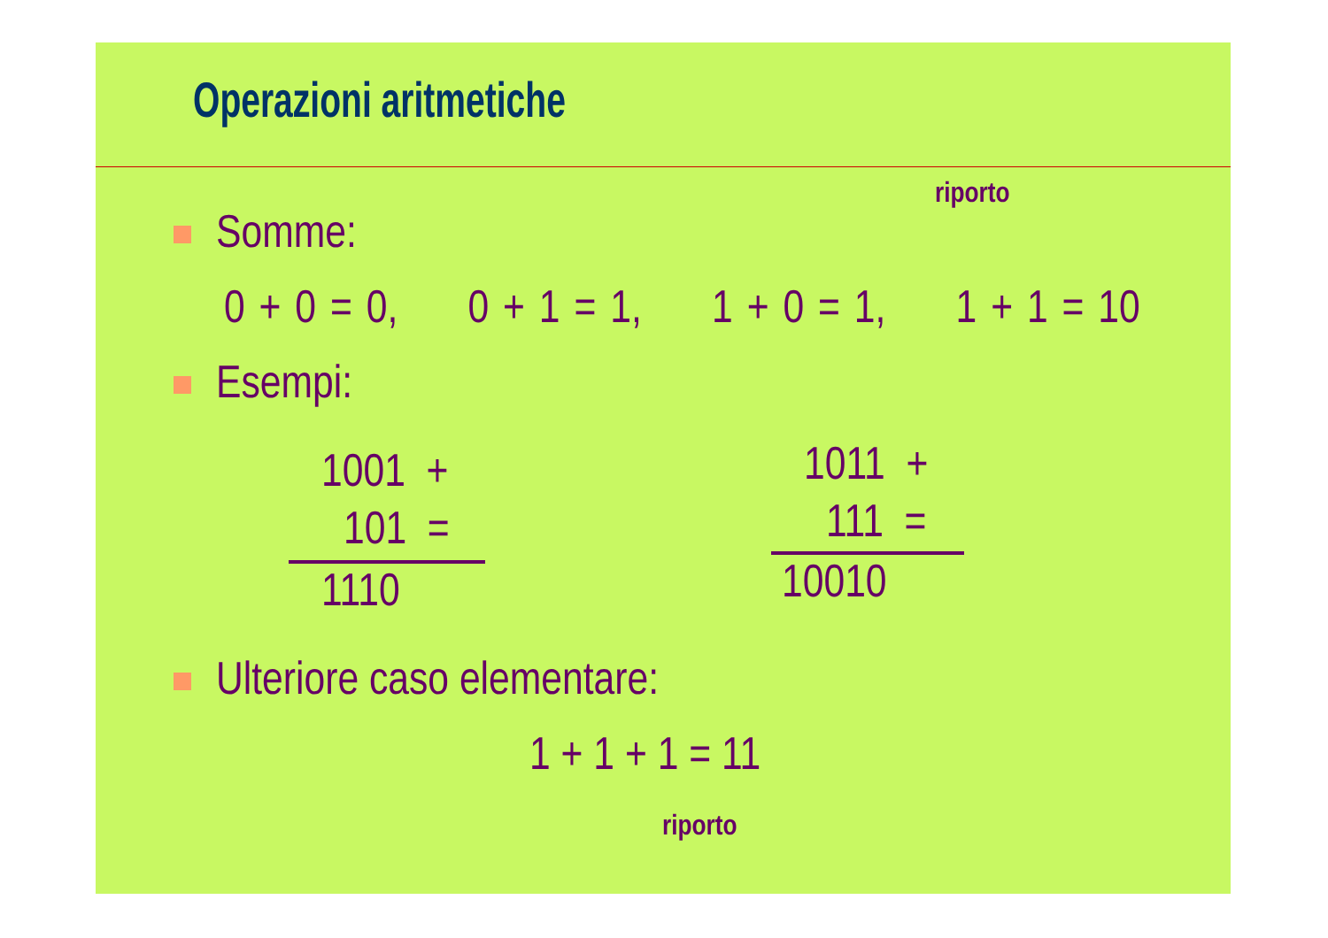Operazioni aritmetiche
riporto
Somme:
0 + 0 = 0, 0 + 1 = 1, 1 + 0 = 1, 1 + 1 = 10
Esempi:
1001 +
101 =
1110
1011 +
111 =
10010
Ulteriore caso elementare:
1 + 1 + 1 = 11
riporto